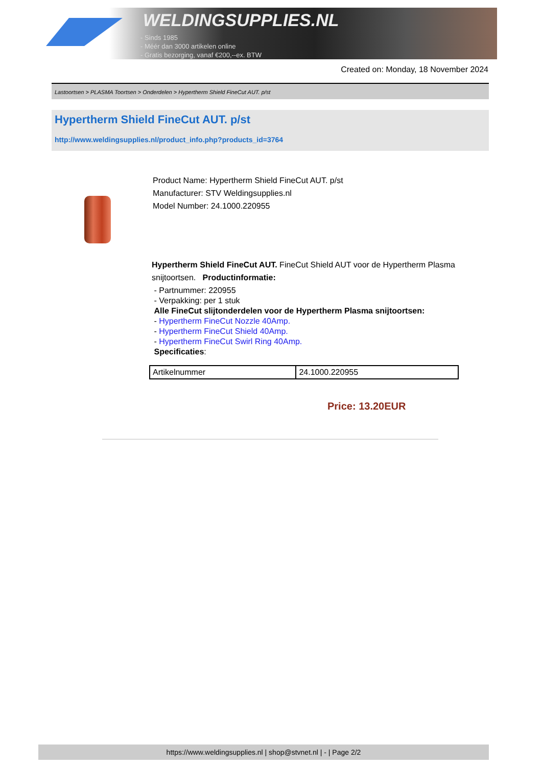WELDINGSUPPLIES.NL
- Sinds 1985
- Méér dan 3000 artikelen online
- Gratis bezorging, vanaf €200,--ex. BTW
Created on: Monday, 18 November 2024
Lastoortsen > PLASMA Toortsen > Onderdelen > Hypertherm Shield FineCut AUT. p/st
Hypertherm Shield FineCut AUT. p/st
http://www.weldingsupplies.nl/product_info.php?products_id=3764
Product Name: Hypertherm Shield FineCut AUT. p/st
Manufacturer: STV Weldingsupplies.nl
Model Number: 24.1000.220955
Hypertherm Shield FineCut AUT. FineCut Shield AUT voor de Hypertherm Plasma
snijtoortsen. Productinformatie:
- Partnummer: 220955
- Verpakking: per 1 stuk
Alle FineCut slijtonderdelen voor de Hypertherm Plasma snijtoortsen:
- Hypertherm FineCut Nozzle 40Amp.
- Hypertherm FineCut Shield 40Amp.
- Hypertherm FineCut Swirl Ring 40Amp.
Specificaties:
| Artikelnummer | 24.1000.220955 |
Price: 13.20EUR
https://www.weldingsupplies.nl | shop@stvnet.nl | - | Page 2/2